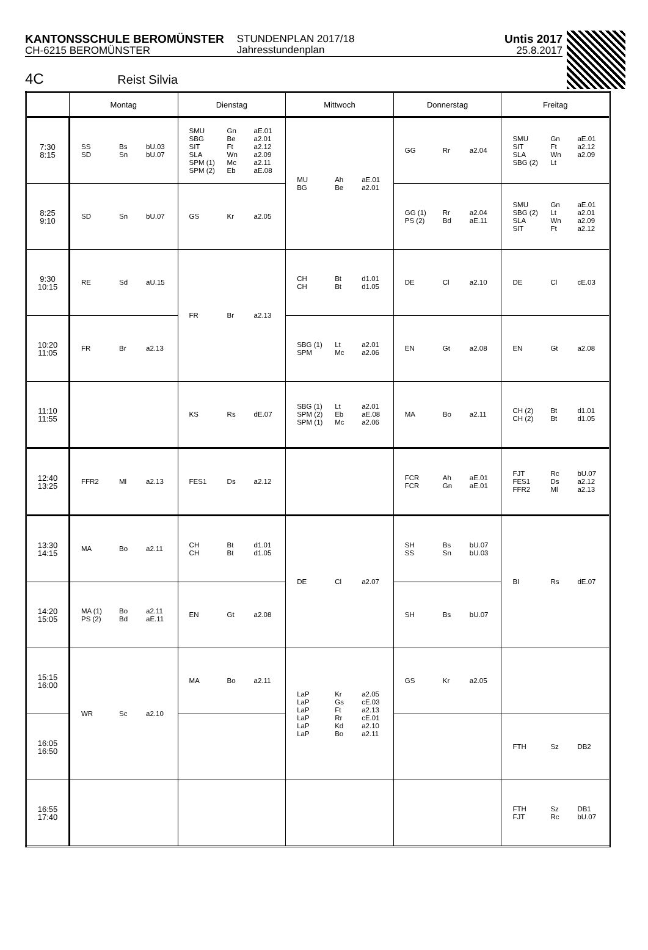KANTONSSCHULE BEROMÜNSTER
CH-6215 BEROMÜNSTER
STUNDENPLAN 2017/18
Jahresstundenplan
Untis 2017
25.8.2017
4C Reist Silvia
| | Montag | Dienstag | Mittwoch | Donnerstag | Freitag |
| --- | --- | --- | --- | --- | --- |
| 7:30 8:15 | SS SD Bs Sn bU.03 bU.07 | SMU SBG SIT SLA SPM (1) SPM (2) Gn Be Ft Wn Mc Eb aE.01 a2.01 a2.12 a2.09 a2.11 aE.08 | MU BG Ah Be aE.01 a2.01 | GG Rr a2.04 | SMU SIT SLA SBG (2) Gn Ft Wn Lt aE.01 a2.12 a2.09 |
| 8:25 9:10 | SD Sn bU.07 | GS Kr a2.05 | | GG (1) PS (2) Rr Bd a2.04 aE.11 | SMU SBG (2) SLA SIT Gn Lt Wn Ft aE.01 a2.01 a2.09 a2.12 |
| 9:30 10:15 | RE Sd aU.15 | FR Br a2.13 | CH CH Bt Bt d1.01 d1.05 | DE Cl a2.10 | DE Cl cE.03 |
| 10:20 11:05 | FR Br a2.13 | | SBG (1) SPM Lt Mc a2.01 a2.06 | EN Gt a2.08 | EN Gt a2.08 |
| 11:10 11:55 | | KS Rs dE.07 | SBG (1) SPM (2) SPM (1) Lt Eb Mc a2.01 aE.08 a2.06 | MA Bo a2.11 | CH (2) CH (2) Bt Bt d1.01 d1.05 |
| 12:40 13:25 | FFR2 Ml a2.13 | FES1 Ds a2.12 | | FCR FCR Ah Gn aE.01 aE.01 | FJT FES1 FFR2 Rc Ds Ml bU.07 a2.12 a2.13 |
| 13:30 14:15 | MA Bo a2.11 | CH CH Bt Bt d1.01 d1.05 | DE Cl a2.07 | SH SS Bs Sn bU.07 bU.03 | BI Rs dE.07 |
| 14:20 15:05 | MA (1) PS (2) Bo Bd a2.11 aE.11 | EN Gt a2.08 | | SH Bs bU.07 | |
| 15:15 16:00 | WR Sc a2.10 | MA Bo a2.11 | LaP LaP LaP LaP LaP LaP Kr Gs Ft Rr Kd Bo a2.05 cE.03 a2.13 cE.01 a2.10 a2.11 | GS Kr a2.05 | |
| 16:05 16:50 | | | | | FTH Sz DB2 |
| 16:55 17:40 | | | | | FTH FJT Sz Rc DB1 bU.07 |